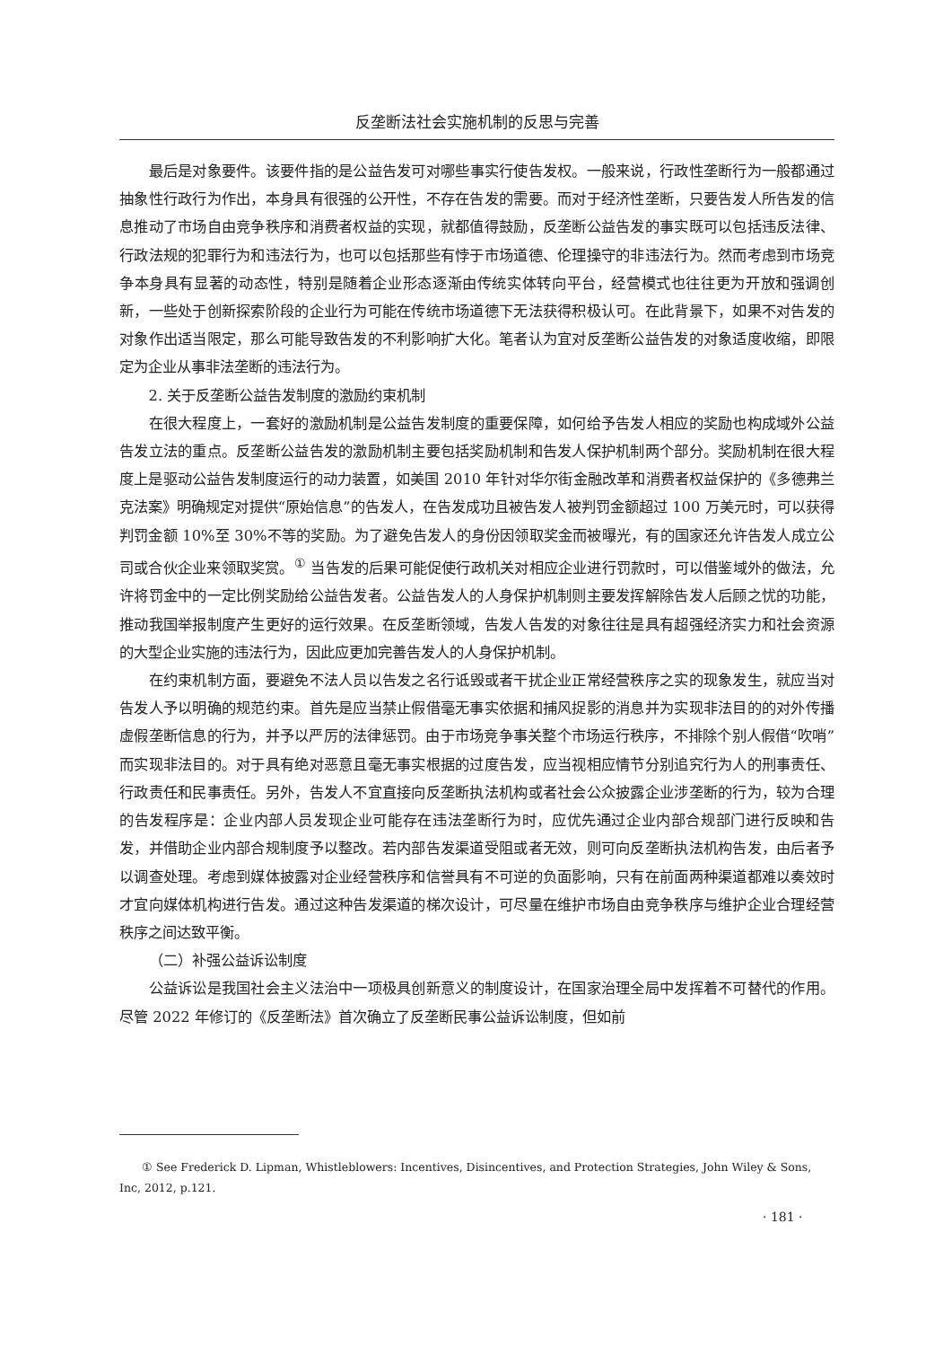反垄断法社会实施机制的反思与完善
最后是对象要件。该要件指的是公益告发可对哪些事实行使告发权。一般来说，行政性垄断行为一般都通过抽象性行政行为作出，本身具有很强的公开性，不存在告发的需要。而对于经济性垄断，只要告发人所告发的信息推动了市场自由竞争秩序和消费者权益的实现，就都值得鼓励，反垄断公益告发的事实既可以包括违反法律、行政法规的犯罪行为和违法行为，也可以包括那些有悖于市场道德、伦理操守的非违法行为。然而考虑到市场竞争本身具有显著的动态性，特别是随着企业形态逐渐由传统实体转向平台，经营模式也往往更为开放和强调创新，一些处于创新探索阶段的企业行为可能在传统市场道德下无法获得积极认可。在此背景下，如果不对告发的对象作出适当限定，那么可能导致告发的不利影响扩大化。笔者认为宜对反垄断公益告发的对象适度收缩，即限定为企业从事非法垄断的违法行为。
2. 关于反垄断公益告发制度的激励约束机制
在很大程度上，一套好的激励机制是公益告发制度的重要保障，如何给予告发人相应的奖励也构成域外公益告发立法的重点。反垄断公益告发的激励机制主要包括奖励机制和告发人保护机制两个部分。奖励机制在很大程度上是驱动公益告发制度运行的动力装置，如美国 2010 年针对华尔街金融改革和消费者权益保护的《多德弗兰克法案》明确规定对提供“原始信息”的告发人，在告发成功且被告发人被判罚金额超过 100 万美元时，可以获得判罚金额 10%至 30%不等的奖励。为了避免告发人的身份因领取奖金而被曝光，有的国家还允许告发人成立公司或合伙企业来领取奖赏。<sup>①</sup> 当告发的后果可能促使行政机关对相应企业进行罚款时，可以借鉴域外的做法，允许将罚金中的一定比例奖励给公益告发者。公益告发人的人身保护机制则主要发挥解除告发人后顾之忧的功能，推动我国举报制度产生更好的运行效果。在反垄断领域，告发人告发的对象往往是具有超强经济实力和社会资源的大型企业实施的违法行为，因此应更加完善告发人的人身保护机制。
在约束机制方面，要避免不法人员以告发之名行诋毁或者干扰企业正常经营秩序之实的现象发生，就应当对告发人予以明确的规范约束。首先是应当禁止假借毫无事实依据和捕风捉影的消息并为实现非法目的的对外传播虚假垄断信息的行为，并予以严厉的法律惩罚。由于市场竞争事关整个市场运行秩序，不排除个别人假借“吹哨”而实现非法目的。对于具有绝对恶意且毫无事实根据的过度告发，应当视相应情节分别追究行为人的刑事责任、行政责任和民事责任。另外，告发人不宜直接向反垄断执法机构或者社会公众披露企业涉垄断的行为，较为合理的告发程序是：企业内部人员发现企业可能存在违法垄断行为时，应优先通过企业内部合规部门进行反映和告发，并借助企业内部合规制度予以整改。若内部告发渠道受阻或者无效，则可向反垄断执法机构告发，由后者予以调查处理。考虑到媒体披露对企业经营秩序和信誉具有不可逆的负面影响，只有在前面两种渠道都难以奏效时才宜向媒体机构进行告发。通过这种告发渠道的梯次设计，可尽量在维护市场自由竞争秩序与维护企业合理经营秩序之间达致平衡。
（二）补强公益诉讼制度
公益诉讼是我国社会主义法治中一项极具创新意义的制度设计，在国家治理全局中发挥着不可替代的作用。尽管 2022 年修订的《反垄断法》首次确立了反垄断民事公益诉讼制度，但如前
① See Frederick D. Lipman, Whistleblowers: Incentives, Disincentives, and Protection Strategies, John Wiley & Sons, Inc, 2012, p.121.
· 181 ·